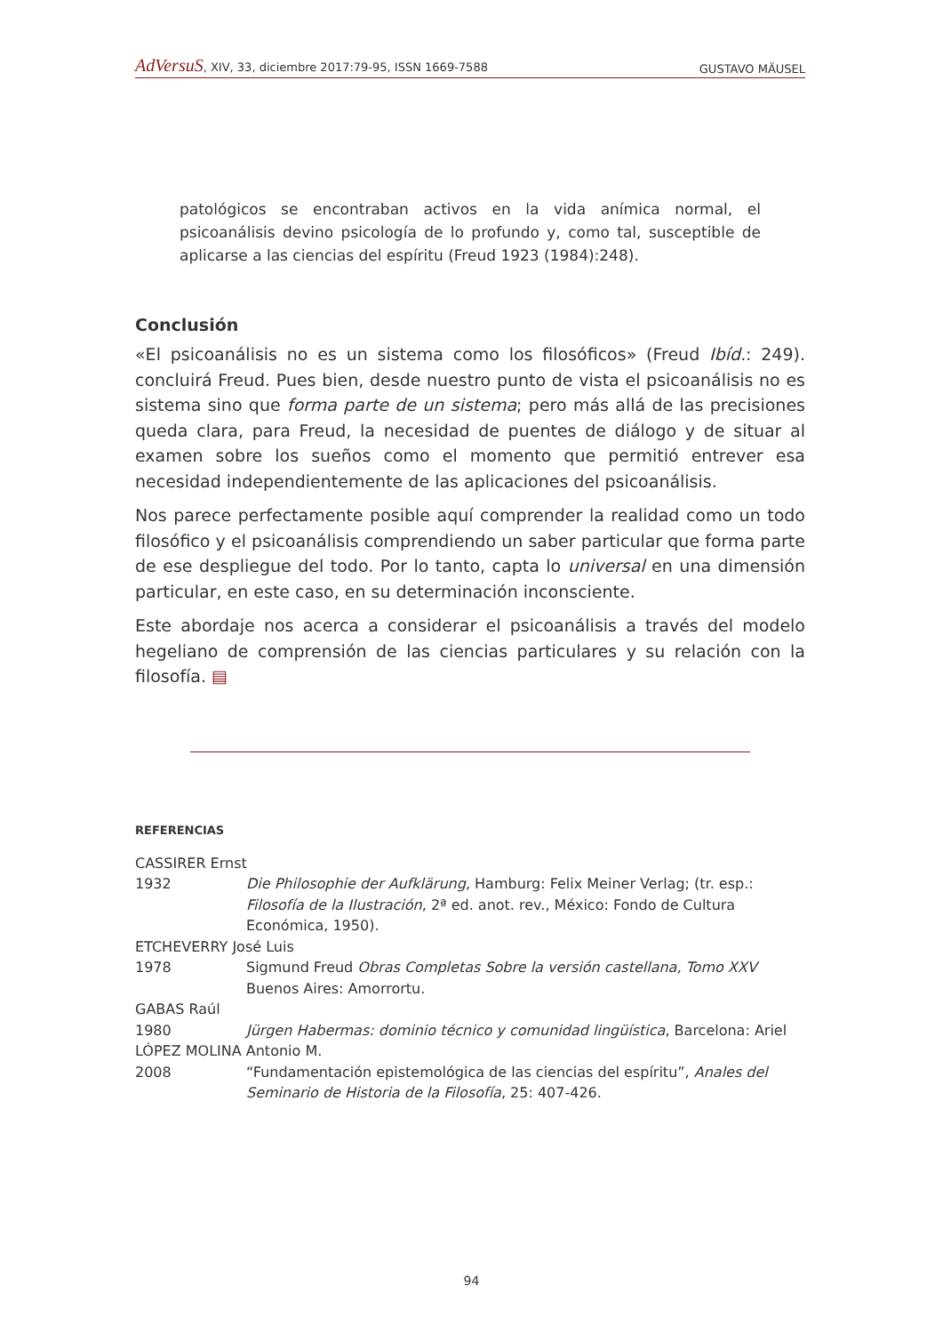AdVersuS, XIV, 33, diciembre 2017:79-95, ISSN 1669-7588 GUSTAVO MÄUSEL
patológicos se encontraban activos en la vida anímica normal, el psicoanálisis devino psicología de lo profundo y, como tal, susceptible de aplicarse a las ciencias del espíritu (Freud 1923 (1984):248).
Conclusión
«El psicoanálisis no es un sistema como los filosóficos» (Freud Ibíd.: 249). concluirá Freud. Pues bien, desde nuestro punto de vista el psicoanálisis no es sistema sino que forma parte de un sistema; pero más allá de las precisiones queda clara, para Freud, la necesidad de puentes de diálogo y de situar al examen sobre los sueños como el momento que permitió entrever esa necesidad independientemente de las aplicaciones del psicoanálisis.
Nos parece perfectamente posible aquí comprender la realidad como un todo filosófico y el psicoanálisis comprendiendo un saber particular que forma parte de ese despliegue del todo. Por lo tanto, capta lo universal en una dimensión particular, en este caso, en su determinación inconsciente.
Este abordaje nos acerca a considerar el psicoanálisis a través del modelo hegeliano de comprensión de las ciencias particulares y su relación con la filosofía. ▤
REFERENCIAS
CASSIRER Ernst
1932 Die Philosophie der Aufklärung, Hamburg: Felix Meiner Verlag; (tr. esp.: Filosofía de la Ilustración, 2ª ed. anot. rev., México: Fondo de Cultura Económica, 1950).
ETCHEVERRY José Luis
1978 Sigmund Freud Obras Completas Sobre la versión castellana, Tomo XXV Buenos Aires: Amorrortu.
GABAS Raúl
1980 Jürgen Habermas: dominio técnico y comunidad lingüística, Barcelona: Ariel
LÓPEZ MOLINA Antonio M.
2008 “Fundamentación epistemológica de las ciencias del espíritu”, Anales del Seminario de Historia de la Filosofía, 25: 407-426.
94